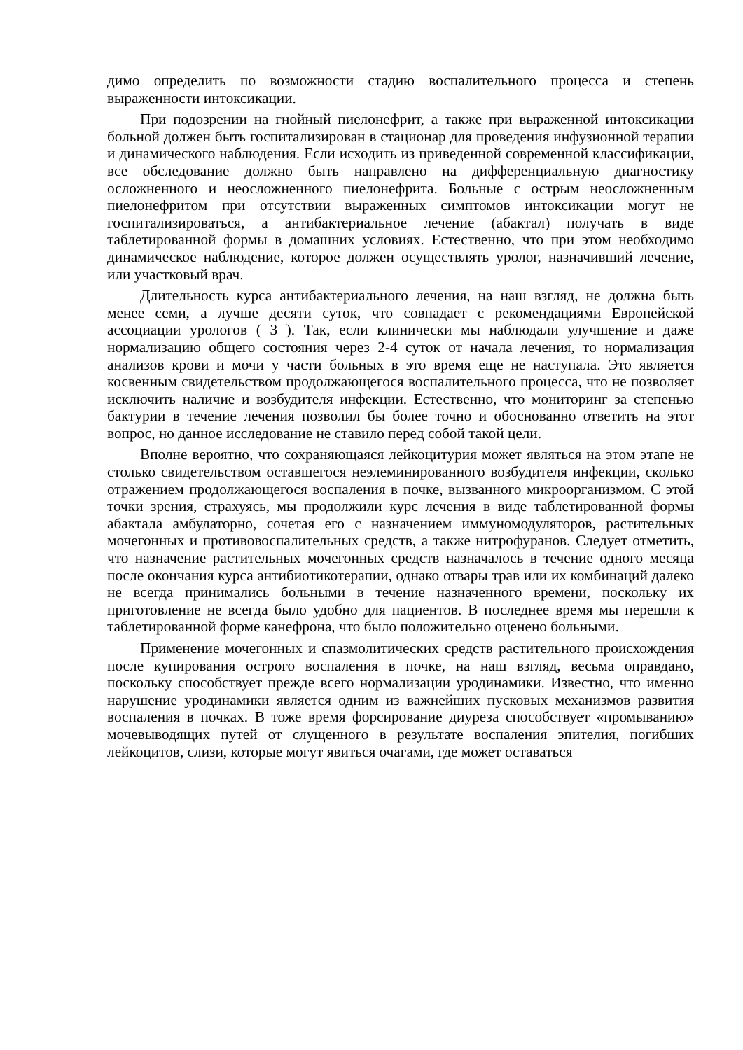димо определить по возможности стадию воспалительного процесса и степень выраженности интоксикации.
При подозрении на гнойный пиелонефрит, а также при выраженной интоксикации больной должен быть госпитализирован в стационар для проведения инфузионной терапии и динамического наблюдения. Если исходить из приведенной современной классификации, все обследование должно быть направлено на дифференциальную диагностику осложненного и неосложненного пиелонефрита. Больные с острым неосложненным пиелонефритом при отсутствии выраженных симптомов интоксикации могут не госпитализироваться, а антибактериальное лечение (абактал) получать в виде таблетированной формы в домашних условиях. Естественно, что при этом необходимо динамическое наблюдение, которое должен осуществлять уролог, назначивший лечение, или участковый врач.
Длительность курса антибактериального лечения, на наш взгляд, не должна быть менее семи, а лучше десяти суток, что совпадает с рекомендациями Европейской ассоциации урологов ( 3 ). Так, если клинически мы наблюдали улучшение и даже нормализацию общего состояния через 2-4 суток от начала лечения, то нормализация анализов крови и мочи у части больных в это время еще не наступала. Это является косвенным свидетельством продолжающегося воспалительного процесса, что не позволяет исключить наличие и возбудителя инфекции. Естественно, что мониторинг за степенью бактурии в течение лечения позволил бы более точно и обоснованно ответить на этот вопрос, но данное исследование не ставило перед собой такой цели.
Вполне вероятно, что сохраняющаяся лейкоцитурия может являться на этом этапе не столько свидетельством оставшегося неэлеминированного возбудителя инфекции, сколько отражением продолжающегося воспаления в почке, вызванного микроорганизмом. С этой точки зрения, страхуясь, мы продолжили курс лечения в виде таблетированной формы абактала амбулаторно, сочетая его с назначением иммуномодуляторов, растительных мочегонных и противовоспалительных средств, а также нитрофуранов. Следует отметить, что назначение растительных мочегонных средств назначалось в течение одного месяца после окончания курса антибиотикотерапии, однако отвары трав или их комбинаций далеко не всегда принимались больными в течение назначенного времени, поскольку их приготовление не всегда было удобно для пациентов. В последнее время мы перешли к таблетированной форме канефрона, что было положительно оценено больными.
Применение мочегонных и спазмолитических средств растительного происхождения после купирования острого воспаления в почке, на наш взгляд, весьма оправдано, поскольку способствует прежде всего нормализации уродинамики. Известно, что именно нарушение уродинамики является одним из важнейших пусковых механизмов развития воспаления в почках. В тоже время форсирование диуреза способствует «промыванию» мочевыводящих путей от слущенного в результате воспаления эпителия, погибших лейкоцитов, слизи, которые могут явиться очагами, где может оставаться